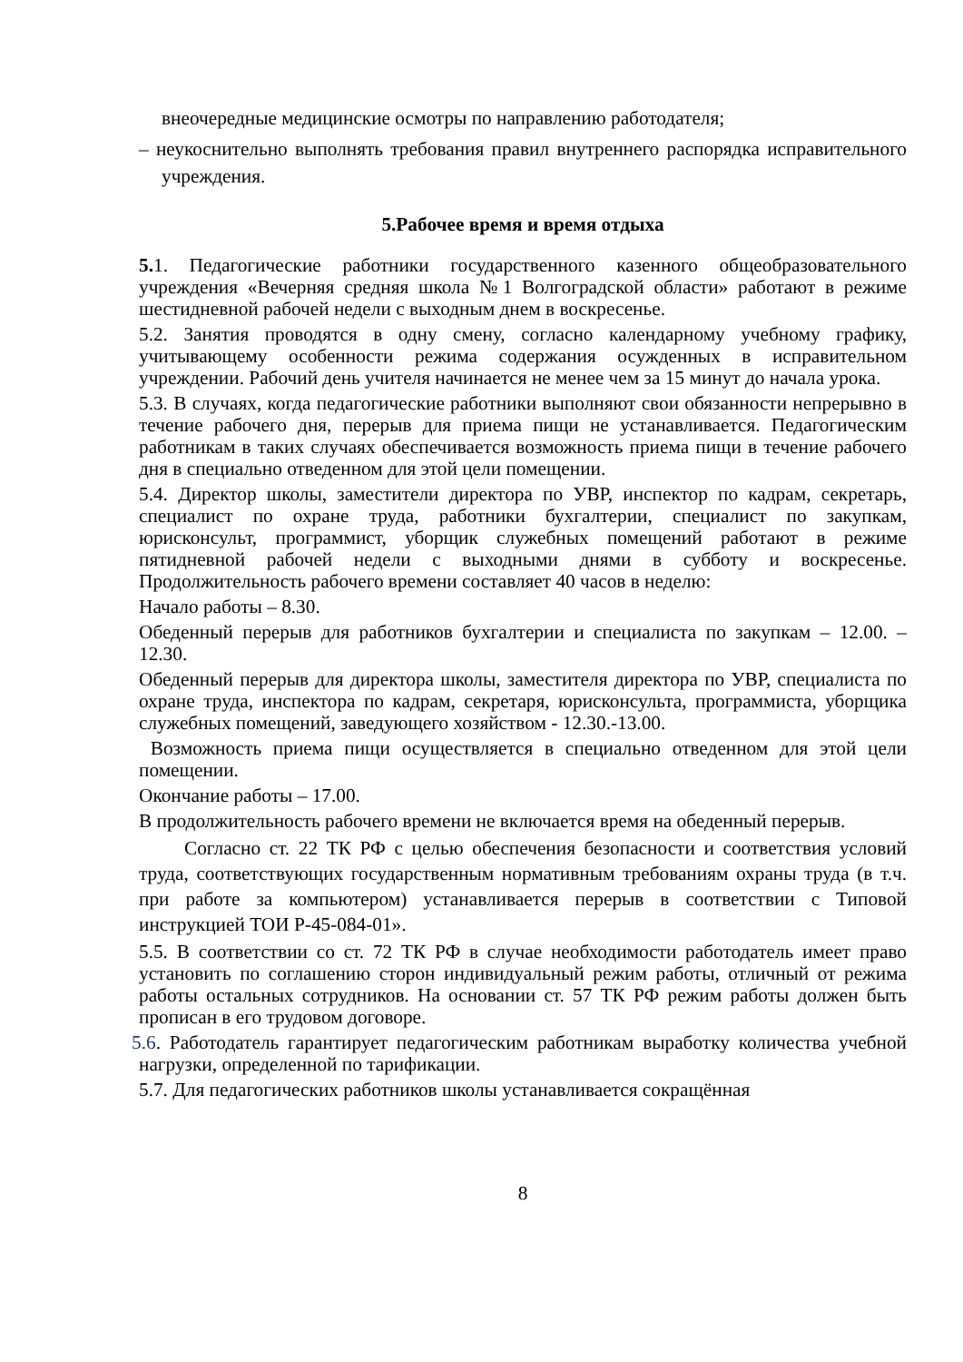внеочередные медицинские осмотры по направлению работодателя;
– неукоснительно выполнять требования правил внутреннего распорядка исправительного учреждения.
5.Рабочее время и время отдыха
5. 1. Педагогические работники государственного казенного общеобразовательного учреждения «Вечерняя средняя школа №1 Волгоградской области» работают в режиме шестидневной рабочей недели с выходным днем в воскресенье.
5.2. Занятия проводятся в одну смену, согласно календарному учебному графику, учитывающему особенности режима содержания осужденных в исправительном учреждении. Рабочий день учителя начинается не менее чем за 15 минут до начала урока.
5.3. В случаях, когда педагогические работники выполняют свои обязанности непрерывно в течение рабочего дня, перерыв для приема пищи не устанавливается. Педагогическим работникам в таких случаях обеспечивается возможность приема пищи в течение рабочего дня в специально отведенном для этой цели помещении.
5.4. Директор школы, заместители директора по УВР, инспектор по кадрам, секретарь, специалист по охране труда, работники бухгалтерии, специалист по закупкам, юрисконсульт, программист, уборщик служебных помещений работают в режиме пятидневной рабочей недели с выходными днями в субботу и воскресенье. Продолжительность рабочего времени составляет 40 часов в неделю:
Начало работы – 8.30.
Обеденный перерыв для работников бухгалтерии и специалиста по закупкам – 12.00. – 12.30.
Обеденный перерыв для директора школы, заместителя директора по УВР, специалиста по охране труда, инспектора по кадрам, секретаря, юрисконсульта, программиста, уборщика служебных помещений, заведующего хозяйством - 12.30.-13.00.
Возможность приема пищи осуществляется в специально отведенном для этой цели помещении.
Окончание работы – 17.00.
В продолжительность рабочего времени не включается время на обеденный перерыв.
Согласно ст. 22 ТК РФ с целью обеспечения безопасности и соответствия условий труда, соответствующих государственным нормативным требованиям охраны труда (в т.ч. при работе за компьютером) устанавливается перерыв в соответствии с Типовой инструкцией ТОИ Р-45-084-01».
5.5. В соответствии со ст. 72 ТК РФ в случае необходимости работодатель имеет право установить по соглашению сторон индивидуальный режим работы, отличный от режима работы остальных сотрудников. На основании ст. 57 ТК РФ режим работы должен быть прописан в его трудовом договоре.
5.6. Работодатель гарантирует педагогическим работникам выработку количества учебной нагрузки, определенной по тарификации.
5.7. Для педагогических работников школы устанавливается сокращённая
8